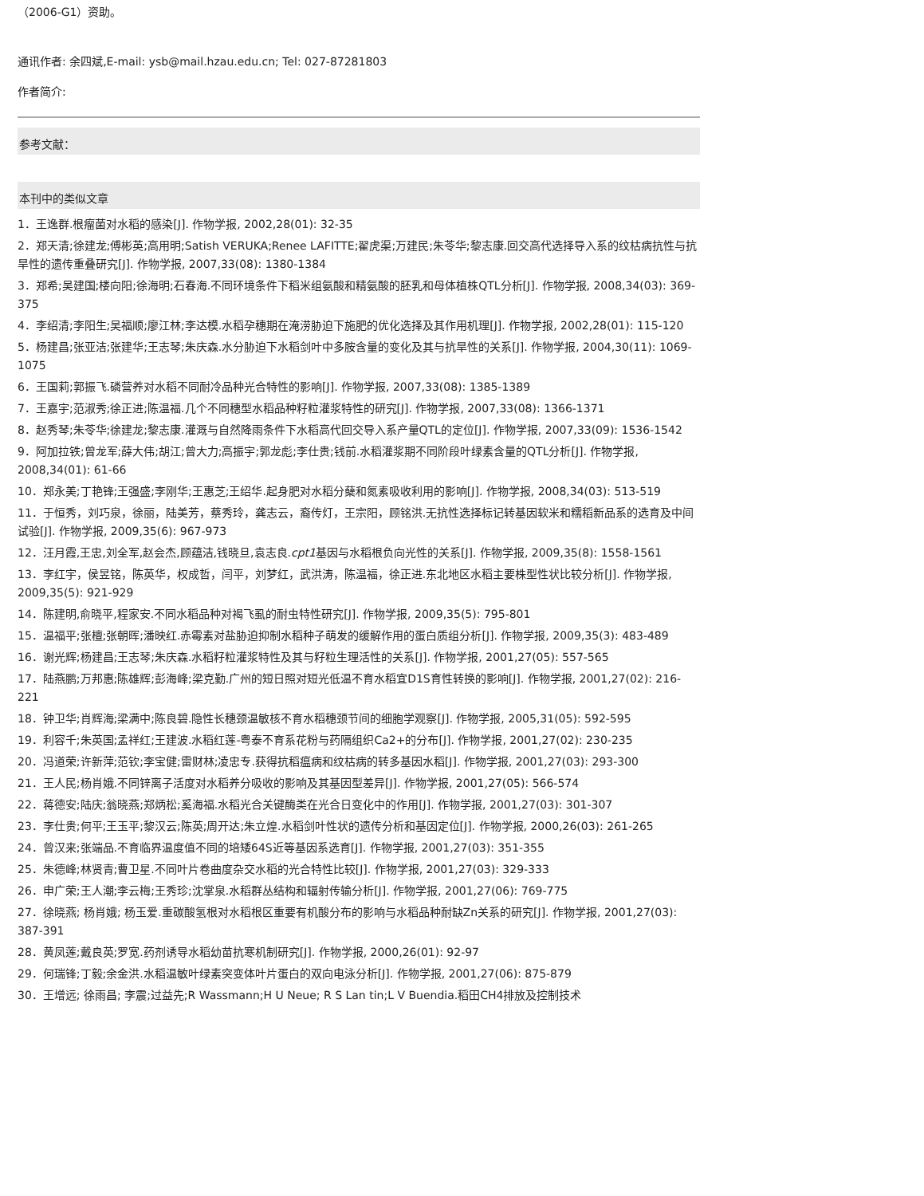（2006-G1）资助。
通讯作者: 余四斌,E-mail: ysb@mail.hzau.edu.cn; Tel: 027-87281803
作者简介:
参考文献：
本刊中的类似文章
1．王逸群.根瘤菌对水稻的感染[J]. 作物学报, 2002,28(01): 32-35
2．郑天清;徐建龙;傅彬英;高用明;Satish VERUKA;Renee LAFITTE;翟虎渠;万建民;朱苓华;黎志康.回交高代选择导入系的纹枯病抗性与抗旱性的遗传重叠研究[J]. 作物学报, 2007,33(08): 1380-1384
3．郑希;吴建国;楼向阳;徐海明;石春海.不同环境条件下稻米组氨酸和精氨酸的胚乳和母体植株QTL分析[J]. 作物学报, 2008,34(03): 369-375
4．李绍清;李阳生;吴福顺;廖江林;李达模.水稻孕穗期在淹涝胁迫下施肥的优化选择及其作用机理[J]. 作物学报, 2002,28(01): 115-120
5．杨建昌;张亚洁;张建华;王志琴;朱庆森.水分胁迫下水稻剑叶中多胺含量的变化及其与抗旱性的关系[J]. 作物学报, 2004,30(11): 1069-1075
6．王国莉;郭振飞.磷营养对水稻不同耐冷品种光合特性的影响[J]. 作物学报, 2007,33(08): 1385-1389
7．王嘉宇;范淑秀;徐正进;陈温福.几个不同穗型水稻品种籽粒灌浆特性的研究[J]. 作物学报, 2007,33(08): 1366-1371
8．赵秀琴;朱苓华;徐建龙;黎志康.灌溉与自然降雨条件下水稻高代回交导入系产量QTL的定位[J]. 作物学报, 2007,33(09): 1536-1542
9．阿加拉铁;曾龙军;薛大伟;胡江;曾大力;高振宇;郭龙彪;李仕贵;钱前.水稻灌浆期不同阶段叶绿素含量的QTL分析[J]. 作物学报, 2008,34(01): 61-66
10．郑永美;丁艳锋;王强盛;李刚华;王惠芝;王绍华.起身肥对水稻分蘖和氮素吸收利用的影响[J]. 作物学报, 2008,34(03): 513-519
11．于恒秀，刘巧泉，徐丽，陆美芳，蔡秀玲，龚志云，裔传灯，王宗阳，顾铭洪.无抗性选择标记转基因软米和糯稻新品系的选育及中间试验[J]. 作物学报, 2009,35(6): 967-973
12．汪月霞,王忠,刘全军,赵会杰,顾蕴洁,钱晓旦,袁志良.cpt1基因与水稻根负向光性的关系[J]. 作物学报, 2009,35(8): 1558-1561
13．李红宇，侯昱铭，陈英华，权成哲，闫平，刘梦红，武洪涛，陈温福，徐正进.东北地区水稻主要株型性状比较分析[J]. 作物学报, 2009,35(5): 921-929
14．陈建明,俞晓平,程家安.不同水稻品种对褐飞虱的耐虫特性研究[J]. 作物学报, 2009,35(5): 795-801
15．温福平;张檀;张朝晖;潘映红.赤霉素对盐胁迫抑制水稻种子萌发的缓解作用的蛋白质组分析[J]. 作物学报, 2009,35(3): 483-489
16．谢光辉;杨建昌;王志琴;朱庆森.水稻籽粒灌浆特性及其与籽粒生理活性的关系[J]. 作物学报, 2001,27(05): 557-565
17．陆燕鹏;万邦惠;陈雄辉;彭海峰;梁克勤.广州的短日照对短光低温不育水稻宜D1S育性转换的影响[J]. 作物学报, 2001,27(02): 216-221
18．钟卫华;肖辉海;梁满中;陈良碧.隐性长穗颈温敏核不育水稻穗颈节间的细胞学观察[J]. 作物学报, 2005,31(05): 592-595
19．利容千;朱英国;孟祥红;王建波.水稻红莲-粤泰不育系花粉与药隔组织Ca2+的分布[J]. 作物学报, 2001,27(02): 230-235
20．冯道荣;许新萍;范钦;李宝健;雷财林;凌忠专.获得抗稻瘟病和纹枯病的转多基因水稻[J]. 作物学报, 2001,27(03): 293-300
21．王人民;杨肖娥.不同锌离子活度对水稻养分吸收的影响及其基因型差异[J]. 作物学报, 2001,27(05): 566-574
22．蒋德安;陆庆;翁晓燕;郑炳松;奚海福.水稻光合关键酶类在光合日变化中的作用[J]. 作物学报, 2001,27(03): 301-307
23．李仕贵;何平;王玉平;黎汉云;陈英;周开达;朱立煌.水稻剑叶性状的遗传分析和基因定位[J]. 作物学报, 2000,26(03): 261-265
24．曾汉来;张端品.不育临界温度值不同的培矮64S近等基因系选育[J]. 作物学报, 2001,27(03): 351-355
25．朱德峰;林贤青;曹卫星.不同叶片卷曲度杂交水稻的光合特性比较[J]. 作物学报, 2001,27(03): 329-333
26．申广荣;王人潮;李云梅;王秀珍;沈掌泉.水稻群丛结构和辐射传输分析[J]. 作物学报, 2001,27(06): 769-775
27．徐晓燕; 杨肖娥; 杨玉爱.重碳酸氢根对水稻根区重要有机酸分布的影响与水稻品种耐缺Zn关系的研究[J]. 作物学报, 2001,27(03): 387-391
28．黄凤莲;戴良英;罗宽.药剂诱导水稻幼苗抗寒机制研究[J]. 作物学报, 2000,26(01): 92-97
29．何瑞锋;丁毅;余金洪.水稻温敏叶绿素突变体叶片蛋白的双向电泳分析[J]. 作物学报, 2001,27(06): 875-879
30．王增远; 徐雨昌; 李震;过益先;R Wassmann;H U Neue; R S Lan tin;L V Buendia.稻田CH4排放及控制技术